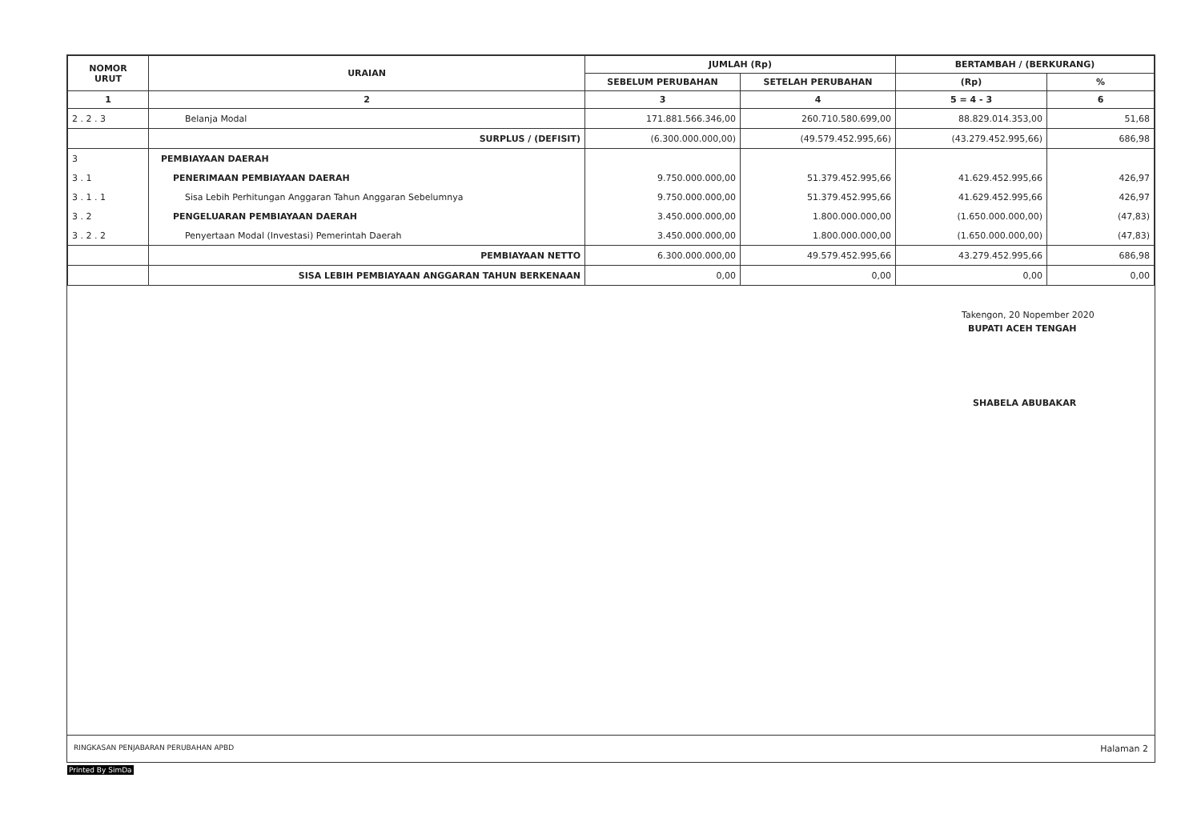| NOMOR URUT | URAIAN | JUMLAH (Rp) | | BERTAMBAH / (BERKURANG) | |
| --- | --- | --- | --- | --- | --- |
| | | SEBELUM PERUBAHAN | SETELAH PERUBAHAN | (Rp) | % |
| 1 | 2 | 3 | 4 | 5 = 4 - 3 | 6 |
| 2 . 2 . 3 | Belanja Modal | 171.881.566.346,00 | 260.710.580.699,00 | 88.829.014.353,00 | 51,68 |
| | SURPLUS / (DEFISIT) | (6.300.000.000,00) | (49.579.452.995,66) | (43.279.452.995,66) | 686,98 |
| 3 | PEMBIAYAAN DAERAH | | | | |
| 3 . 1 | PENERIMAAN PEMBIAYAAN DAERAH | 9.750.000.000,00 | 51.379.452.995,66 | 41.629.452.995,66 | 426,97 |
| 3 . 1 . 1 | Sisa Lebih Perhitungan Anggaran Tahun Anggaran Sebelumnya | 9.750.000.000,00 | 51.379.452.995,66 | 41.629.452.995,66 | 426,97 |
| 3 . 2 | PENGELUARAN PEMBIAYAAN DAERAH | 3.450.000.000,00 | 1.800.000.000,00 | (1.650.000.000,00) | (47,83) |
| 3 . 2 . 2 | Penyertaan Modal (Investasi) Pemerintah Daerah | 3.450.000.000,00 | 1.800.000.000,00 | (1.650.000.000,00) | (47,83) |
| | PEMBIAYAAN NETTO | 6.300.000.000,00 | 49.579.452.995,66 | 43.279.452.995,66 | 686,98 |
| | SISA LEBIH PEMBIAYAAN ANGGARAN TAHUN BERKENAAN | 0,00 | 0,00 | 0,00 | 0,00 |
Takengon, 20 Nopember 2020
BUPATI ACEH TENGAH
SHABELA ABUBAKAR
RINGKASAN PENJABARAN PERUBAHAN APBD Halaman 2
Printed By SimDa